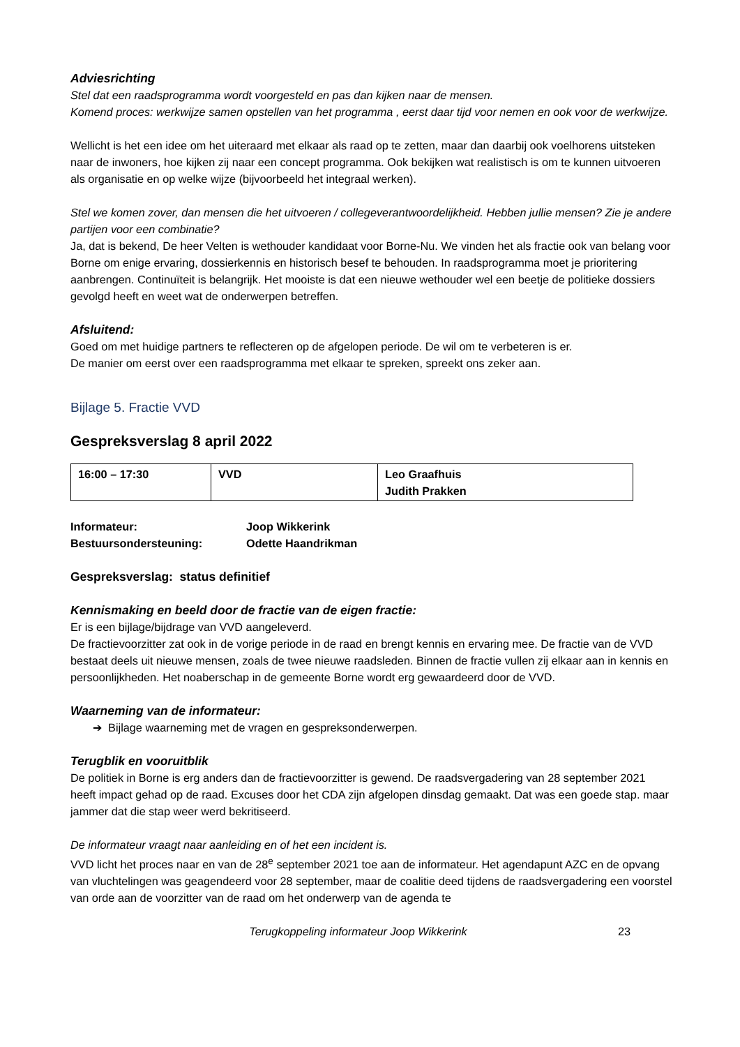Adviesrichting
Stel dat een raadsprogramma wordt voorgesteld en pas dan kijken naar de mensen.
Komend proces: werkwijze samen opstellen van het programma , eerst daar tijd voor nemen en ook voor de werkwijze.
Wellicht is het een idee om het uiteraard met elkaar als raad op te zetten, maar dan daarbij ook voelhorens uitsteken naar de inwoners, hoe kijken zij naar een concept programma. Ook bekijken wat realistisch is om te kunnen uitvoeren als organisatie en op welke wijze (bijvoorbeeld het integraal werken).
Stel we komen zover, dan mensen die het uitvoeren / collegeverantwoordelijkheid. Hebben jullie mensen? Zie je andere partijen voor een combinatie?
Ja, dat is bekend, De heer Velten is wethouder kandidaat voor Borne-Nu. We vinden het als fractie ook van belang voor Borne om enige ervaring, dossierkennis en historisch besef te behouden. In raadsprogramma moet je prioritering aanbrengen. Continuïteit is belangrijk. Het mooiste is dat een nieuwe wethouder wel een beetje de politieke dossiers gevolgd heeft en weet wat de onderwerpen betreffen.
Afsluitend:
Goed om met huidige partners te reflecteren op de afgelopen periode. De wil om te verbeteren is er.
De manier om eerst over een raadsprogramma met elkaar te spreken, spreekt ons zeker aan.
Bijlage 5. Fractie VVD
Gespreksverslag 8 april 2022
| 16:00 – 17:30 | VVD | Leo Graafhuis Judith Prakken |
| Informateur: | Joop Wikkerink |
| Bestuursondersteuning: | Odette Haandrikman |
Gespreksverslag: status definitief
Kennismaking en beeld door de fractie van de eigen fractie:
Er is een bijlage/bijdrage van VVD aangeleverd.
De fractievoorzitter zat ook in de vorige periode in de raad en brengt kennis en ervaring mee. De fractie van de VVD bestaat deels uit nieuwe mensen, zoals de twee nieuwe raadsleden. Binnen de fractie vullen zij elkaar aan in kennis en persoonlijkheden. Het noaberschap in de gemeente Borne wordt erg gewaardeerd door de VVD.
Waarneming van de informateur:
➔ Bijlage waarneming met de vragen en gespreksonderwerpen.
Terugblik en vooruitblik
De politiek in Borne is erg anders dan de fractievoorzitter is gewend. De raadsvergadering van 28 september 2021 heeft impact gehad op de raad. Excuses door het CDA zijn afgelopen dinsdag gemaakt. Dat was een goede stap. maar jammer dat die stap weer werd bekritiseerd.
De informateur vraagt naar aanleiding en of het een incident is.
VVD licht het proces naar en van de 28<sup>e</sup> september 2021 toe aan de informateur. Het agendapunt AZC en de opvang van vluchtelingen was geagendeerd voor 28 september, maar de coalitie deed tijdens de raadsvergadering een voorstel van orde aan de voorzitter van de raad om het onderwerp van de agenda te
Terugkoppeling informateur Joop Wikkerink 23